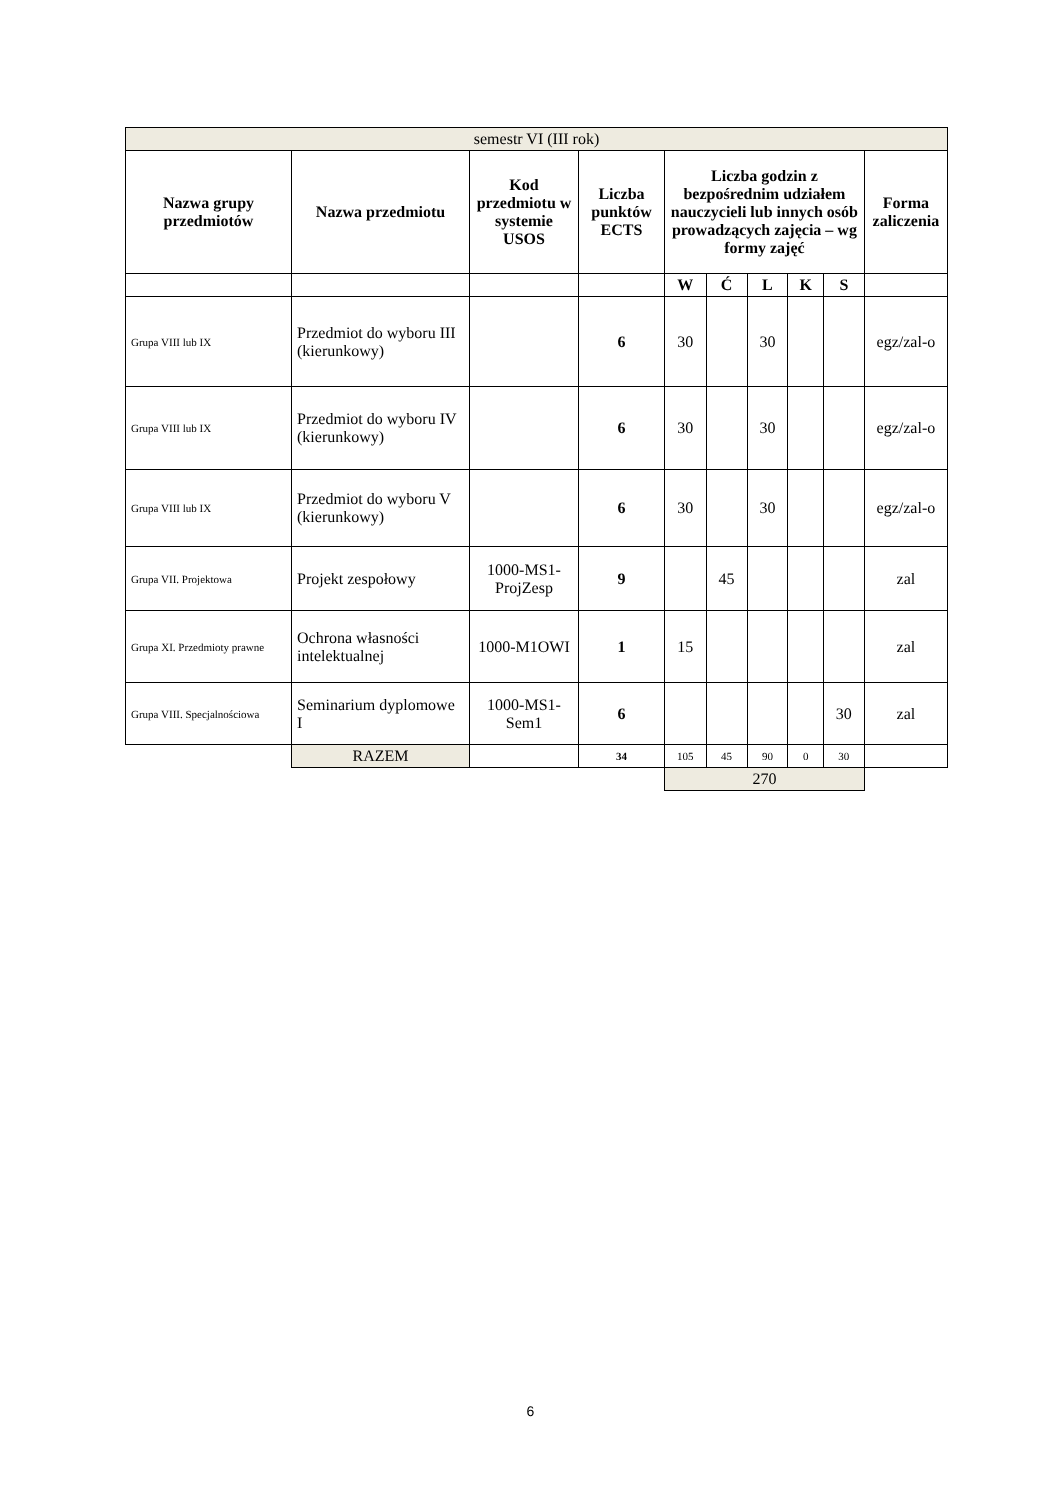| semestr VI (III rok) | | | | | | | | | |
| Nazwa grupy przedmiotów | Nazwa przedmiotu | Kod przedmiotu w systemie USOS | Liczba punktów ECTS | Liczba godzin z bezpośrednim udziałem nauczycieli lub innych osób prowadzących zajęcia – wg formy zajęć | | | | | Forma zaliczenia |
| | | | | W | Ć | L | K | S | |
| Grupa VIII lub IX | Przedmiot do wyboru III (kierunkowy) | | 6 | 30 | | 30 | | | egz/zal-o |
| Grupa VIII lub IX | Przedmiot do wyboru IV (kierunkowy) | | 6 | 30 | | 30 | | | egz/zal-o |
| Grupa VIII lub IX | Przedmiot do wyboru V (kierunkowy) | | 6 | 30 | | 30 | | | egz/zal-o |
| Grupa VII. Projektowa | Projekt zespołowy | 1000-MS1-ProjZesp | 9 | | 45 | | | | zal |
| Grupa XI. Przedmioty prawne | Ochrona własności intelektualnej | 1000-M1OWI | 1 | 15 | | | | | zal |
| Grupa VIII. Specjalnościowa | Seminarium dyplomowe I | 1000-MS1-Sem1 | 6 | | | | | 30 | zal |
| | RAZEM | | 34 | 105 | 45 | 90 | 0 | 30 | |
| | | | | 270 | | | | | |
6